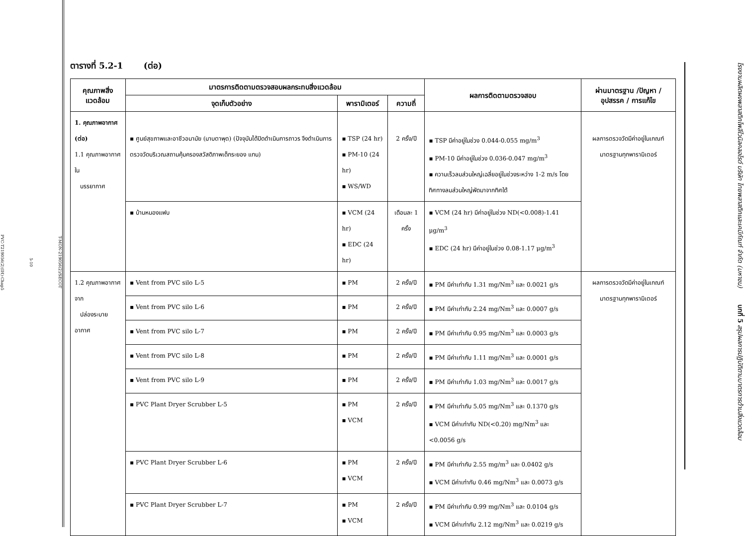T-MON-219056(2)/SECOT
5-10
PVC-T219056(2)(IH)-Chap5
ตารางที่ 5.2-1 (ต่อ)
| คุณภาพสิ่งแวดล้อม | มาตรการติดตามตรวจสอบผลกระทบสิ่งแวดล้อม | | | ผลการติดตามตรวจสอบ | ผ่านมาตรฐาน /ปัญหา / อุปสรรค / การแก้ไข |
| --- | --- | --- | --- | --- | --- |
| | จุดเก็บตัวอย่าง | พารามิเตอร์ | ความถี่ | | |
| 1. คุณภาพอากาศ (ต่อ) 1.1 คุณภาพอากาศใน บรรยากาศ | ▪ ศูนย์สุขภาพและอาชีวอนามัย (มาบตาพุด) (ปัจจุบันได้ปิดดำเนินการถาวร จึงดำเนินการตรวจวัดบริเวณสถานคุ้มครองสวัสดิภาพเด็กระยอง แทน) | ▪ TSP (24 hr) ▪ PM-10 (24 hr) ▪ WS/WD | 2 ครั้ง/ปี | ▪ TSP มีค่าอยู่ในช่วง 0.044-0.055 mg/m<sup>3</sup> ▪ PM-10 มีค่าอยู่ในช่วง 0.036-0.047 mg/m<sup>3</sup> ▪ ความเร็วลมส่วนใหญ่เฉลี่ยอยู่ในช่วงระหว่าง 1-2 m/s โดยทิศทางลมส่วนใหญ่พัดมาจากทิศใต้ | ผลการตรวจวัดมีค่าอยู่ในเกณฑ์มาตรฐานทุกพารามิเตอร์ |
| | ▪ บ้านหนองแฟบ | ▪ VCM (24 hr) ▪ EDC (24 hr) | เดือนละ 1 ครั้ง | ▪ VCM (24 hr) มีค่าอยู่ในช่วง ND(<0.008)-1.41 μg/m<sup>3</sup> ▪ EDC (24 hr) มีค่าอยู่ในช่วง 0.08-1.17 μg/m<sup>3</sup> | |
| 1.2 คุณภาพอากาศจาก ปล่องระบายอากาศ | ▪ Vent from PVC silo L-5 | ▪ PM | 2 ครั้ง/ปี | ▪ PM มีค่าเท่ากับ 1.31 mg/Nm<sup>3</sup> และ 0.0021 g/s | ผลการตรวจวัดมีค่าอยู่ในเกณฑ์มาตรฐานทุกพารามิเตอร์ |
| | ▪ Vent from PVC silo L-6 | ▪ PM | 2 ครั้ง/ปี | ▪ PM มีค่าเท่ากับ 2.24 mg/Nm<sup>3</sup> และ 0.0007 g/s | |
| | ▪ Vent from PVC silo L-7 | ▪ PM | 2 ครั้ง/ปี | ▪ PM มีค่าเท่ากับ 0.95 mg/Nm<sup>3</sup> และ 0.0003 g/s | |
| | ▪ Vent from PVC silo L-8 | ▪ PM | 2 ครั้ง/ปี | ▪ PM มีค่าเท่ากับ 1.11 mg/Nm<sup>3</sup> และ 0.0001 g/s | |
| | ▪ Vent from PVC silo L-9 | ▪ PM | 2 ครั้ง/ปี | ▪ PM มีค่าเท่ากับ 1.03 mg/Nm<sup>3</sup> และ 0.0017 g/s | |
| | ▪ PVC Plant Dryer Scrubber L-5 | ▪ PM ▪ VCM | 2 ครั้ง/ปี | ▪ PM มีค่าเท่ากับ 5.05 mg/Nm<sup>3</sup> และ 0.1370 g/s ▪ VCM มีค่าเท่ากับ ND(<0.20) mg/Nm<sup>3</sup> และ <0.0056 g/s | |
| | ▪ PVC Plant Dryer Scrubber L-6 | ▪ PM ▪ VCM | 2 ครั้ง/ปี | ▪ PM มีค่าเท่ากับ 2.55 mg/m<sup>3</sup> และ 0.0402 g/s ▪ VCM มีค่าเท่ากับ 0.46 mg/Nm<sup>3</sup> และ 0.0073 g/s | |
| | ▪ PVC Plant Dryer Scrubber L-7 | ▪ PM ▪ VCM | 2 ครั้ง/ปี | ▪ PM มีค่าเท่ากับ 0.99 mg/Nm<sup>3</sup> และ 0.0104 g/s ▪ VCM มีค่าเท่ากับ 2.12 mg/Nm<sup>3</sup> และ 0.0219 g/s | |
โรงงานผลิตผงพลาสติกโพลีไวนิลคลอไรด์ บริษัท ไทยพลาสติกและเคมีภัณฑ์ จำกัด (มหาชน) บทที่ 5 สรุปผลการปฏิบัติตามมาตรการด้านสิ่งแวดล้อม